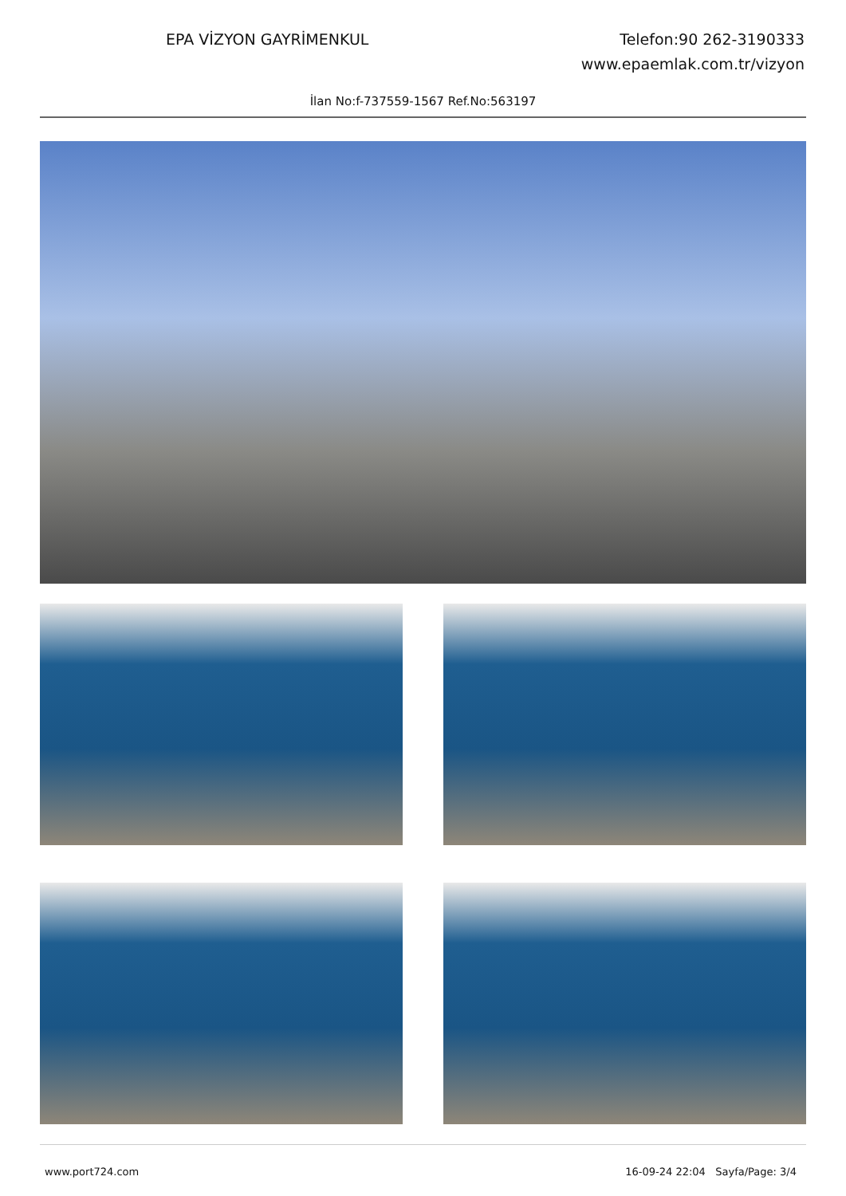EPA VİZYON GAYRİMENKUL Telefon:90 262-3190333
www.epaemlak.com.tr/vizyon
İlan No:f-737559-1567 Ref.No:563197
www.port724.com 16-09-24 22:04 Sayfa/Page: 3/4